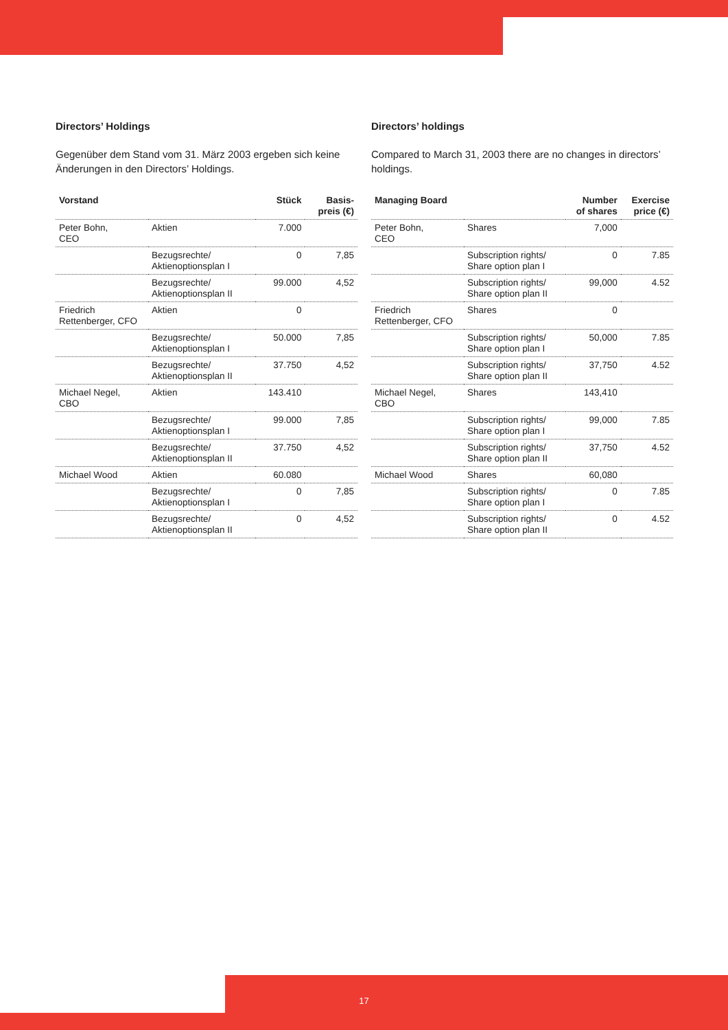Directors’ Holdings
Gegenüber dem Stand vom 31. März 2003 ergeben sich keine Änderungen in den Directors’ Holdings.
| Vorstand | | Stück | Basis- preis (€) |
| --- | --- | --- | --- |
| Peter Bohn, CEO | Aktien | 7.000 | |
| | Bezugsrechte/ Aktienoptionsplan I | 0 | 7,85 |
| | Bezugsrechte/ Aktienoptionsplan II | 99.000 | 4,52 |
| Friedrich Rettenberger, CFO | Aktien | 0 | |
| | Bezugsrechte/ Aktienoptionsplan I | 50.000 | 7,85 |
| | Bezugsrechte/ Aktienoptionsplan II | 37.750 | 4,52 |
| Michael Negel, CBO | Aktien | 143.410 | |
| | Bezugsrechte/ Aktienoptionsplan I | 99.000 | 7,85 |
| | Bezugsrechte/ Aktienoptionsplan II | 37.750 | 4,52 |
| Michael Wood | Aktien | 60.080 | |
| | Bezugsrechte/ Aktienoptionsplan I | 0 | 7,85 |
| | Bezugsrechte/ Aktienoptionsplan II | 0 | 4,52 |
Directors’ holdings
Compared to March 31, 2003 there are no changes in directors’ holdings.
| Managing Board | | Number of shares | Exercise price (€) |
| --- | --- | --- | --- |
| Peter Bohn, CEO | Shares | 7,000 | |
| | Subscription rights/ Share option plan I | 0 | 7.85 |
| | Subscription rights/ Share option plan II | 99,000 | 4.52 |
| Friedrich Rettenberger, CFO | Shares | 0 | |
| | Subscription rights/ Share option plan I | 50,000 | 7.85 |
| | Subscription rights/ Share option plan II | 37,750 | 4.52 |
| Michael Negel, CBO | Shares | 143,410 | |
| | Subscription rights/ Share option plan I | 99,000 | 7.85 |
| | Subscription rights/ Share option plan II | 37,750 | 4.52 |
| Michael Wood | Shares | 60,080 | |
| | Subscription rights/ Share option plan I | 0 | 7.85 |
| | Subscription rights/ Share option plan II | 0 | 4.52 |
17